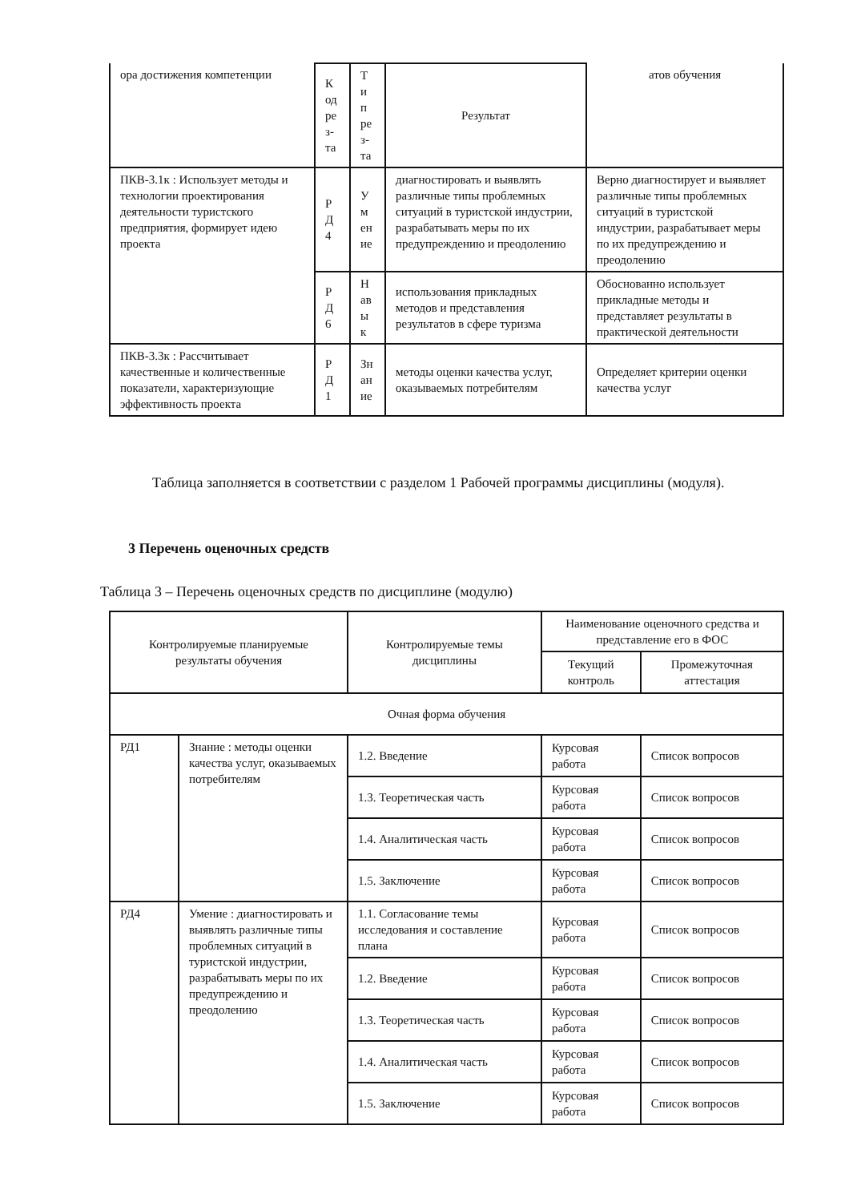| ора достижения компетенции | К од ре з- та | Т и п ре з- та | Результат | атов обучения |
| ПКВ-3.1к : Использует методы и технологии проектирования деятельности туристского предприятия, формирует идею проекта | Р Д 4 | У м ен ие | диагностировать и выявлять различные типы проблемных ситуаций в туристской индустрии, разрабатывать меры по их предупреждению и преодолению | Верно диагностирует и выявляет различные типы проблемных ситуаций в туристской индустрии, разрабатывает меры по их предупреждению и преодолению |
| | Р Д 6 | Н ав ы к | использования прикладных методов и представления результатов в сфере туризма | Обоснованно использует прикладные методы и представляет результаты в практической деятельности |
| ПКВ-3.3к : Рассчитывает качественные и количественные показатели, характеризующие эффективность проекта | Р Д 1 | Зн ан ие | методы оценки качества услуг, оказываемых потребителям | Определяет критерии оценки качества услуг |
Таблица заполняется в соответствии с разделом 1 Рабочей программы дисциплины (модуля).
3 Перечень оценочных средств
Таблица 3 – Перечень оценочных средств по дисциплине (модулю)
| Контролируемые планируемые результаты обучения | | Контролируемые темы дисциплины | Наименование оценочного средства и представление его в ФОС | |
| --- | --- | --- | --- | --- |
| | | | Текущий контроль | Промежуточная аттестация |
| Очная форма обучения | | | | |
| РД1 | Знание : методы оценки качества услуг, оказываемых потребителям | 1.2. Введение | Курсовая работа | Список вопросов |
| | | 1.3. Теоретическая часть | Курсовая работа | Список вопросов |
| | | 1.4. Аналитическая часть | Курсовая работа | Список вопросов |
| | | 1.5. Заключение | Курсовая работа | Список вопросов |
| РД4 | Умение : диагностировать и выявлять различные типы проблемных ситуаций в туристской индустрии, разрабатывать меры по их предупреждению и преодолению | 1.1. Согласование темы исследования и составление плана | Курсовая работа | Список вопросов |
| | | 1.2. Введение | Курсовая работа | Список вопросов |
| | | 1.3. Теоретическая часть | Курсовая работа | Список вопросов |
| | | 1.4. Аналитическая часть | Курсовая работа | Список вопросов |
| | | 1.5. Заключение | Курсовая работа | Список вопросов |